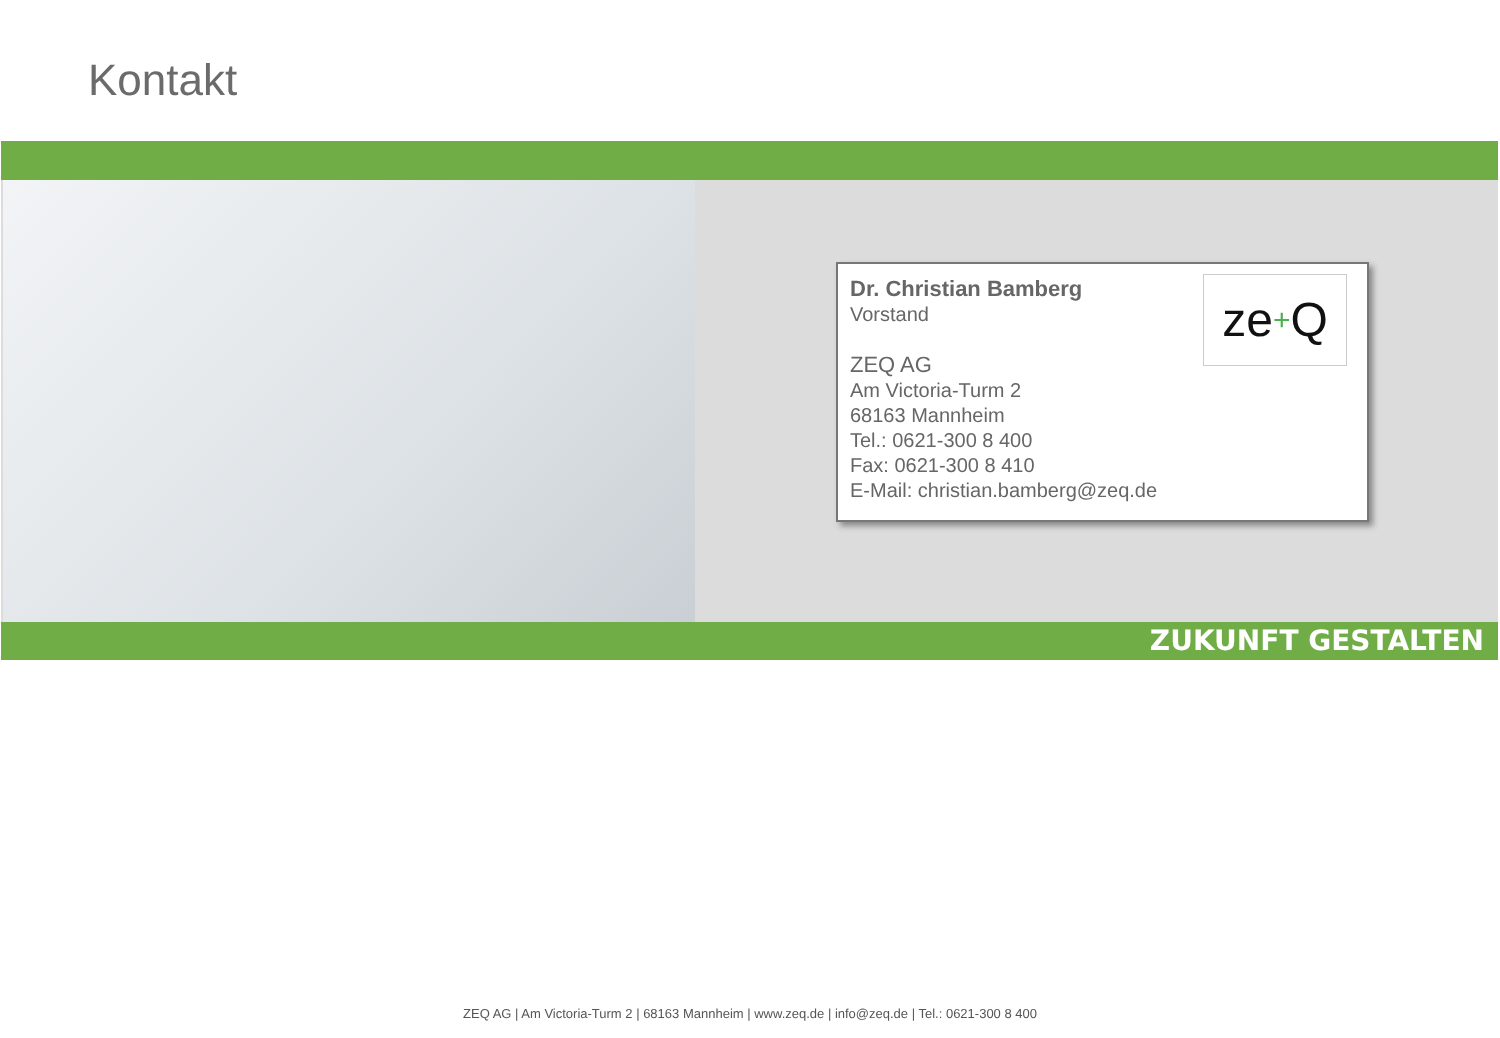Kontakt
ze+Q
Dr. Christian Bamberg
Vorstand
ZEQ AG
Am Victoria-Turm 2
68163 Mannheim
Tel.: 0621-300 8 400
Fax: 0621-300 8 410
E-Mail: christian.bamberg@zeq.de
ZUKUNFT GESTALTEN
ZEQ AG | Am Victoria-Turm 2 | 68163 Mannheim | www.zeq.de | info@zeq.de | Tel.: 0621-300 8 400